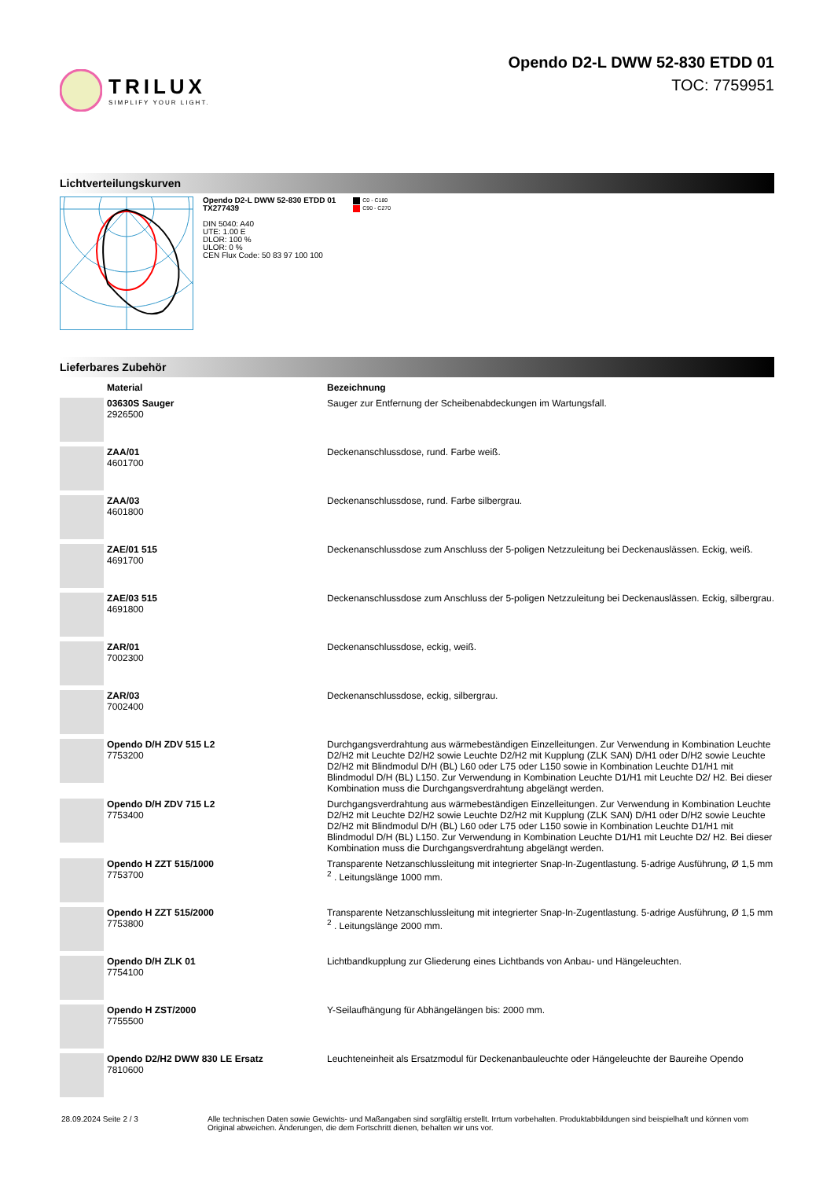TRILUX
SIMPLIFY YOUR LIGHT.
Opendo D2-L DWW 52-830 ETDD 01
TOC: 7759951
Lichtverteilungskurven
Opendo D2-L DWW 52-830 ETDD 01
TX277439
DIN 5040: A40
UTE: 1.00 E
DLOR: 100 %
ULOR: 0 %
CEN Flux Code: 50 83 97 100 100
C0 - C180
C90 - C270
Lieferbares Zubehör
| | Material | Bezeichnung |
| --- | --- | --- |
| | 03630S Sauger 2926500 | Sauger zur Entfernung der Scheibenabdeckungen im Wartungsfall. |
| | ZAA/01 4601700 | Deckenanschlussdose, rund. Farbe weiß. |
| | ZAA/03 4601800 | Deckenanschlussdose, rund. Farbe silbergrau. |
| | ZAE/01 515 4691700 | Deckenanschlussdose zum Anschluss der 5-poligen Netzzuleitung bei Deckenauslässen. Eckig, weiß. |
| | ZAE/03 515 4691800 | Deckenanschlussdose zum Anschluss der 5-poligen Netzzuleitung bei Deckenauslässen. Eckig, silbergrau. |
| | ZAR/01 7002300 | Deckenanschlussdose, eckig, weiß. |
| | ZAR/03 7002400 | Deckenanschlussdose, eckig, silbergrau. |
| | Opendo D/H ZDV 515 L2 7753200 | Durchgangsverdrahtung aus wärmebeständigen Einzelleitungen. Zur Verwendung in Kombination Leuchte D2/H2 mit Leuchte D2/H2 sowie Leuchte D2/H2 mit Kupplung (ZLK SAN) D/H1 oder D/H2 sowie Leuchte D2/H2 mit Blindmodul D/H (BL) L60 oder L75 oder L150 sowie in Kombination Leuchte D1/H1 mit Blindmodul D/H (BL) L150. Zur Verwendung in Kombination Leuchte D1/H1 mit Leuchte D2/ H2. Bei dieser Kombination muss die Durchgangsverdrahtung abgelängt werden. |
| | Opendo D/H ZDV 715 L2 7753400 | Durchgangsverdrahtung aus wärmebeständigen Einzelleitungen. Zur Verwendung in Kombination Leuchte D2/H2 mit Leuchte D2/H2 sowie Leuchte D2/H2 mit Kupplung (ZLK SAN) D/H1 oder D/H2 sowie Leuchte D2/H2 mit Blindmodul D/H (BL) L60 oder L75 oder L150 sowie in Kombination Leuchte D1/H1 mit Blindmodul D/H (BL) L150. Zur Verwendung in Kombination Leuchte D1/H1 mit Leuchte D2/ H2. Bei dieser Kombination muss die Durchgangsverdrahtung abgelängt werden. |
| | Opendo H ZZT 515/1000 7753700 | Transparente Netzanschlussleitung mit integrierter Snap-In-Zugentlastung. 5-adrige Ausführung, Ø 1,5 mm <sup>2</sup> . Leitungslänge 1000 mm. |
| | Opendo H ZZT 515/2000 7753800 | Transparente Netzanschlussleitung mit integrierter Snap-In-Zugentlastung. 5-adrige Ausführung, Ø 1,5 mm <sup>2</sup> . Leitungslänge 2000 mm. |
| | Opendo D/H ZLK 01 7754100 | Lichtbandkupplung zur Gliederung eines Lichtbands von Anbau- und Hängeleuchten. |
| | Opendo H ZST/2000 7755500 | Y-Seilaufhängung für Abhängelängen bis: 2000 mm. |
| | Opendo D2/H2 DWW 830 LE Ersatz 7810600 | Leuchteneinheit als Ersatzmodul für Deckenanbauleuchte oder Hängeleuchte der Baureihe Opendo |
28.09.2024 Seite 2 / 3 Alle technischen Daten sowie Gewichts- und Maßangaben sind sorgfältig erstellt. Irrtum vorbehalten. Produktabbildungen sind beispielhaft und können vom Original abweichen. Änderungen, die dem Fortschritt dienen, behalten wir uns vor.